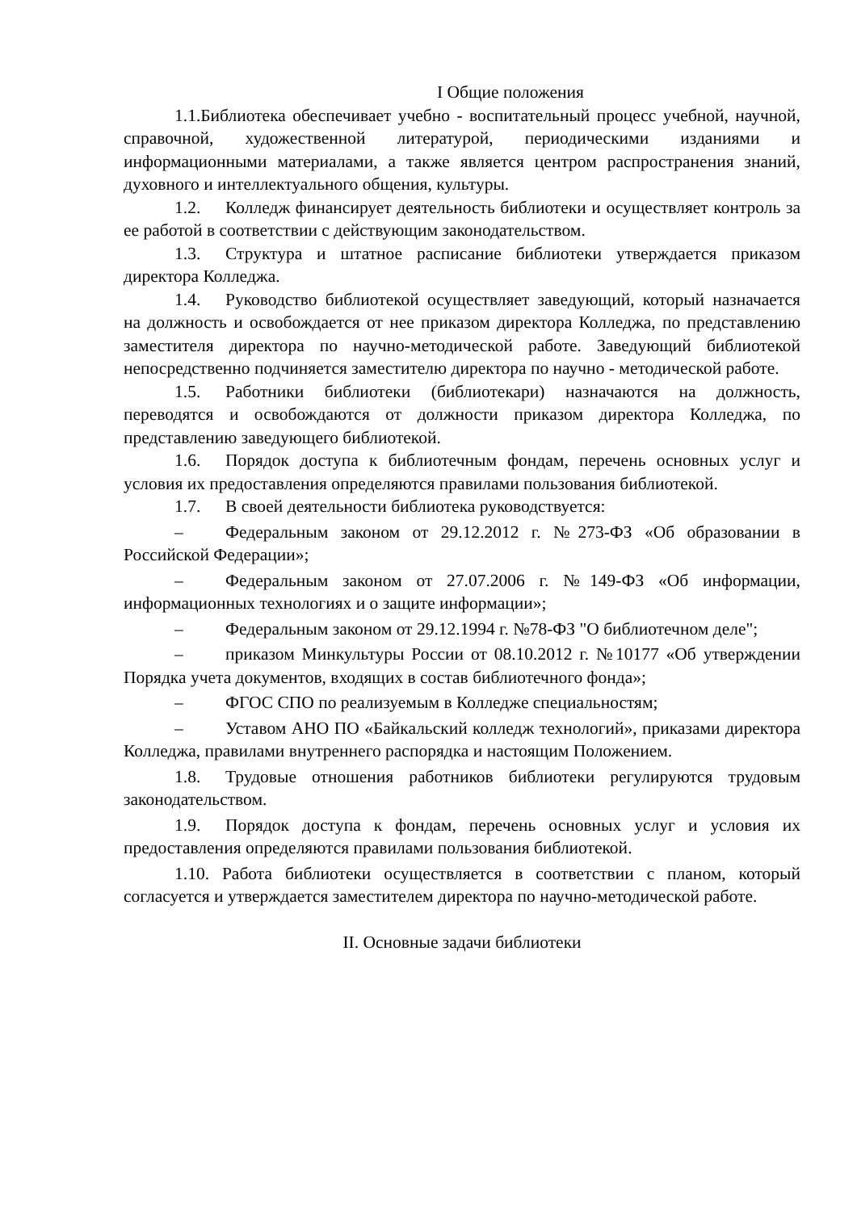I Общие положения
1.1.Библиотека обеспечивает учебно - воспитательный процесс учебной, научной, справочной, художественной литературой, периодическими изданиями и информационными материалами, а также является центром распространения знаний, духовного и интеллектуального общения, культуры.
1.2. Колледж финансирует деятельность библиотеки и осуществляет контроль за ее работой в соответствии с действующим законодательством.
1.3. Структура и штатное расписание библиотеки утверждается приказом директора Колледжа.
1.4. Руководство библиотекой осуществляет заведующий, который назначается на должность и освобождается от нее приказом директора Колледжа, по представлению заместителя директора по научно-методической работе. Заведующий библиотекой непосредственно подчиняется заместителю директора по научно - методической работе.
1.5. Работники библиотеки (библиотекари) назначаются на должность, переводятся и освобождаются от должности приказом директора Колледжа, по представлению заведующего библиотекой.
1.6. Порядок доступа к библиотечным фондам, перечень основных услуг и условия их предоставления определяются правилами пользования библиотекой.
1.7. В своей деятельности библиотека руководствуется:
– Федеральным законом от 29.12.2012 г. №273-ФЗ «Об образовании в Российской Федерации»;
– Федеральным законом от 27.07.2006 г. №149-ФЗ «Об информации, информационных технологиях и о защите информации»;
– Федеральным законом от 29.12.1994 г. №78-ФЗ "О библиотечном деле";
– приказом Минкультуры России от 08.10.2012 г. №10177 «Об утверждении Порядка учета документов, входящих в состав библиотечного фонда»;
– ФГОС СПО по реализуемым в Колледже специальностям;
– Уставом АНО ПО «Байкальский колледж технологий», приказами директора Колледжа, правилами внутреннего распорядка и настоящим Положением.
1.8. Трудовые отношения работников библиотеки регулируются трудовым законодательством.
1.9. Порядок доступа к фондам, перечень основных услуг и условия их предоставления определяются правилами пользования библиотекой.
1.10. Работа библиотеки осуществляется в соответствии с планом, который согласуется и утверждается заместителем директора по научно-методической работе.
II. Основные задачи библиотеки